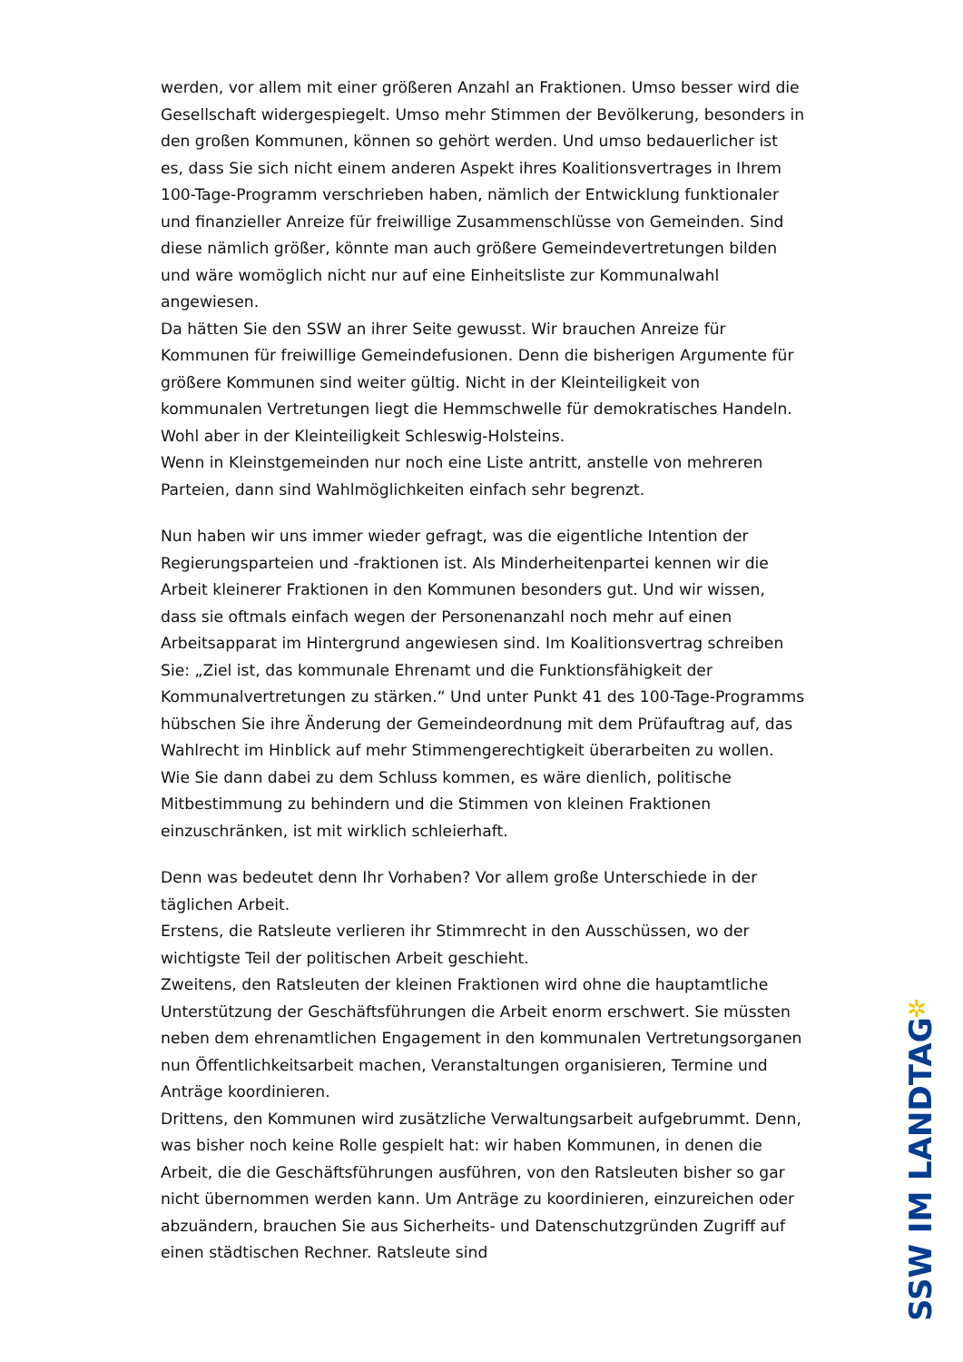werden, vor allem mit einer größeren Anzahl an Fraktionen. Umso besser wird die Gesellschaft widergespiegelt. Umso mehr Stimmen der Bevölkerung, besonders in den großen Kommunen, können so gehört werden. Und umso bedauerlicher ist es, dass Sie sich nicht einem anderen Aspekt ihres Koalitionsvertrages in Ihrem 100-Tage-Programm verschrieben haben, nämlich der Entwicklung funktionaler und finanzieller Anreize für freiwillige Zusammenschlüsse von Gemeinden. Sind diese nämlich größer, könnte man auch größere Gemeindevertretungen bilden und wäre womöglich nicht nur auf eine Einheitsliste zur Kommunalwahl angewiesen.
Da hätten Sie den SSW an ihrer Seite gewusst. Wir brauchen Anreize für Kommunen für freiwillige Gemeindefusionen. Denn die bisherigen Argumente für größere Kommunen sind weiter gültig. Nicht in der Kleinteiligkeit von kommunalen Vertretungen liegt die Hemmschwelle für demokratisches Handeln. Wohl aber in der Kleinteiligkeit Schleswig-Holsteins.
Wenn in Kleinstgemeinden nur noch eine Liste antritt, anstelle von mehreren Parteien, dann sind Wahlmöglichkeiten einfach sehr begrenzt.
Nun haben wir uns immer wieder gefragt, was die eigentliche Intention der Regierungsparteien und -fraktionen ist. Als Minderheitenpartei kennen wir die Arbeit kleinerer Fraktionen in den Kommunen besonders gut. Und wir wissen, dass sie oftmals einfach wegen der Personenanzahl noch mehr auf einen Arbeitsapparat im Hintergrund angewiesen sind. Im Koalitionsvertrag schreiben Sie: „Ziel ist, das kommunale Ehrenamt und die Funktionsfähigkeit der Kommunalvertretungen zu stärken.“ Und unter Punkt 41 des 100-Tage-Programms hübschen Sie ihre Änderung der Gemeindeordnung mit dem Prüfauftrag auf, das Wahlrecht im Hinblick auf mehr Stimmengerechtigkeit überarbeiten zu wollen. Wie Sie dann dabei zu dem Schluss kommen, es wäre dienlich, politische Mitbestimmung zu behindern und die Stimmen von kleinen Fraktionen einzuschränken, ist mit wirklich schleierhaft.
Denn was bedeutet denn Ihr Vorhaben? Vor allem große Unterschiede in der täglichen Arbeit.
Erstens, die Ratsleute verlieren ihr Stimmrecht in den Ausschüssen, wo der wichtigste Teil der politischen Arbeit geschieht.
Zweitens, den Ratsleuten der kleinen Fraktionen wird ohne die hauptamtliche Unterstützung der Geschäftsführungen die Arbeit enorm erschwert. Sie müssten neben dem ehrenamtlichen Engagement in den kommunalen Vertretungsorganen nun Öffentlichkeitsarbeit machen, Veranstaltungen organisieren, Termine und Anträge koordinieren.
Drittens, den Kommunen wird zusätzliche Verwaltungsarbeit aufgebrummt. Denn, was bisher noch keine Rolle gespielt hat: wir haben Kommunen, in denen die Arbeit, die die Geschäftsführungen ausführen, von den Ratsleuten bisher so gar nicht übernommen werden kann. Um Anträge zu koordinieren, einzureichen oder abzuändern, brauchen Sie aus Sicherheits- und Datenschutzgründen Zugriff auf einen städtischen Rechner. Ratsleute sind
✲
SSW IM LANDTAG